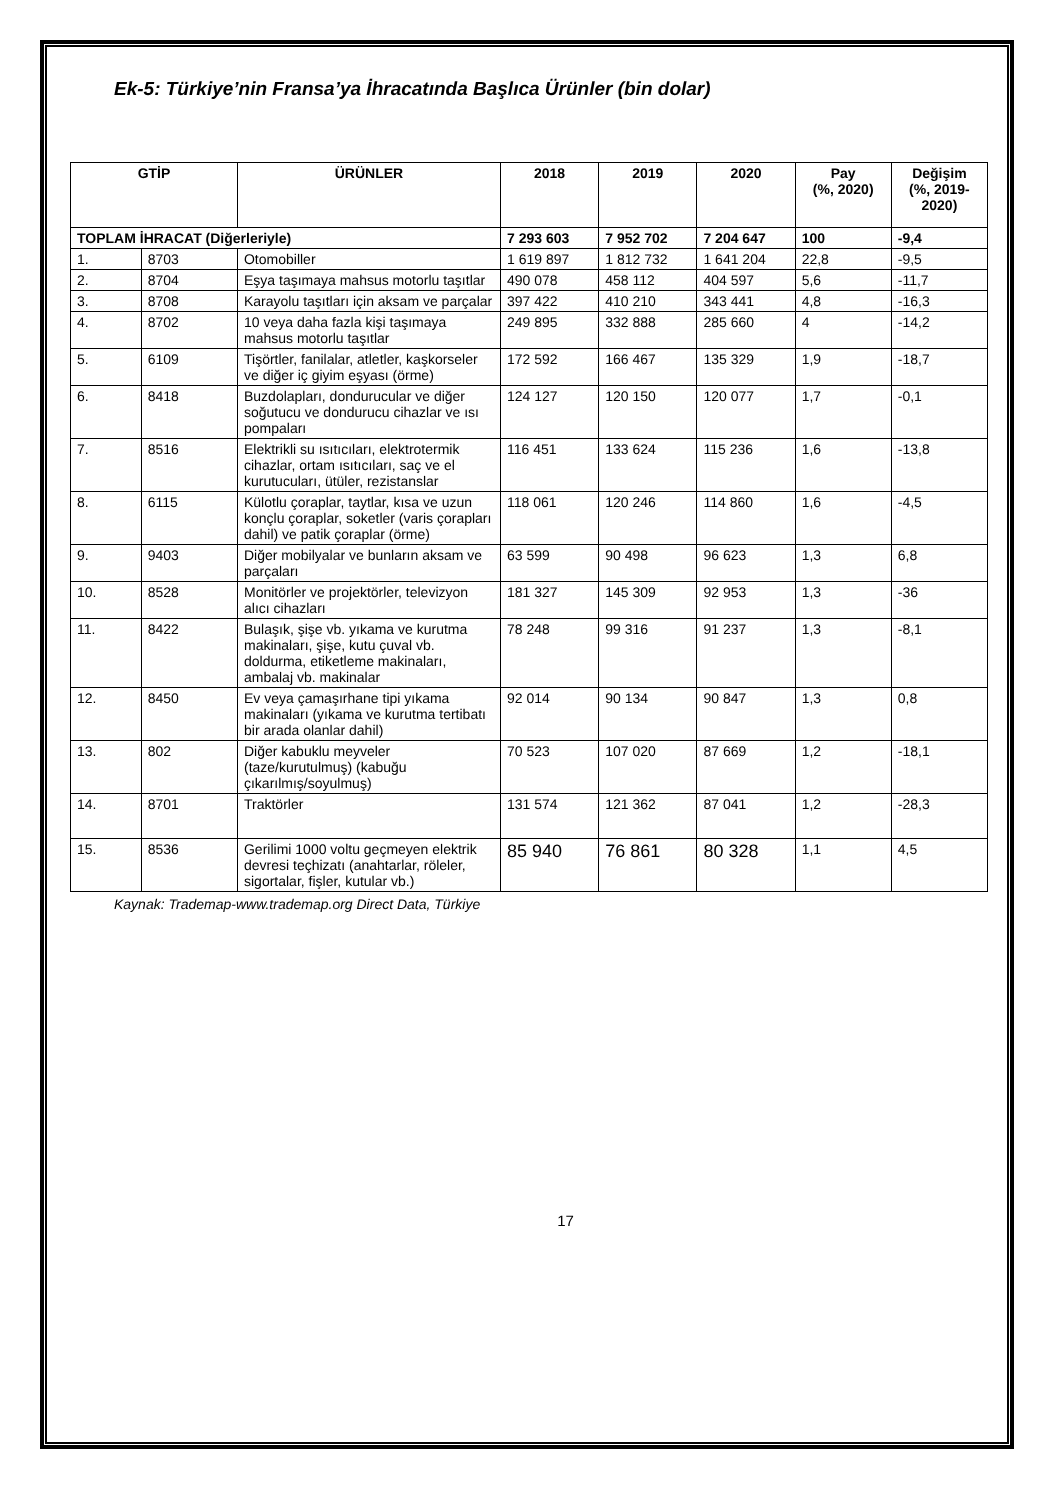Ek-5: Türkiye’nin Fransa’ya İhracatında Başlıca Ürünler (bin dolar)
| GTİP | | ÜRÜNLER | 2018 | 2019 | 2020 | Pay (%, 2020) | Değişim (%, 2019- 2020) |
| --- | --- | --- | --- | --- | --- | --- | --- |
| TOPLAM İHRACAT (Diğerleriyle) | | | 7 293 603 | 7 952 702 | 7 204 647 | 100 | -9,4 |
| 1. | 8703 | Otomobiller | 1 619 897 | 1 812 732 | 1 641 204 | 22,8 | -9,5 |
| 2. | 8704 | Eşya taşımaya mahsus motorlu taşıtlar | 490 078 | 458 112 | 404 597 | 5,6 | -11,7 |
| 3. | 8708 | Karayolu taşıtları için aksam ve parçalar | 397 422 | 410 210 | 343 441 | 4,8 | -16,3 |
| 4. | 8702 | 10 veya daha fazla kişi taşımaya mahsus motorlu taşıtlar | 249 895 | 332 888 | 285 660 | 4 | -14,2 |
| 5. | 6109 | Tişörtler, fanilalar, atletler, kaşkorseler ve diğer iç giyim eşyası (örme) | 172 592 | 166 467 | 135 329 | 1,9 | -18,7 |
| 6. | 8418 | Buzdolapları, dondurucular ve diğer soğutucu ve dondurucu cihazlar ve ısı pompaları | 124 127 | 120 150 | 120 077 | 1,7 | -0,1 |
| 7. | 8516 | Elektrikli su ısıtıcıları, elektrotermik cihazlar, ortam ısıtıcıları, saç ve el kurutucuları, ütüler, rezistanslar | 116 451 | 133 624 | 115 236 | 1,6 | -13,8 |
| 8. | 6115 | Külotlu çoraplar, taytlar, kısa ve uzun konçlu çoraplar, soketler (varis çorapları dahil) ve patik çoraplar (örme) | 118 061 | 120 246 | 114 860 | 1,6 | -4,5 |
| 9. | 9403 | Diğer mobilyalar ve bunların aksam ve parçaları | 63 599 | 90 498 | 96 623 | 1,3 | 6,8 |
| 10. | 8528 | Monitörler ve projektörler, televizyon alıcı cihazları | 181 327 | 145 309 | 92 953 | 1,3 | -36 |
| 11. | 8422 | Bulaşık, şişe vb. yıkama ve kurutma makinaları, şişe, kutu çuval vb. doldurma, etiketleme makinaları, ambalaj vb. makinalar | 78 248 | 99 316 | 91 237 | 1,3 | -8,1 |
| 12. | 8450 | Ev veya çamaşırhane tipi yıkama makinaları (yıkama ve kurutma tertibatı bir arada olanlar dahil) | 92 014 | 90 134 | 90 847 | 1,3 | 0,8 |
| 13. | 802 | Diğer kabuklu meyveler (taze/kurutulmuş) (kabuğu çıkarılmış/soyulmuş) | 70 523 | 107 020 | 87 669 | 1,2 | -18,1 |
| 14. | 8701 | Traktörler | 131 574 | 121 362 | 87 041 | 1,2 | -28,3 |
| 15. | 8536 | Gerilimi 1000 voltu geçmeyen elektrik devresi teçhizatı (anahtarlar, röleler, sigortalar, fişler, kutular vb.) | 85 940 | 76 861 | 80 328 | 1,1 | 4,5 |
Kaynak: Trademap-www.trademap.org Direct Data, Türkiye
17